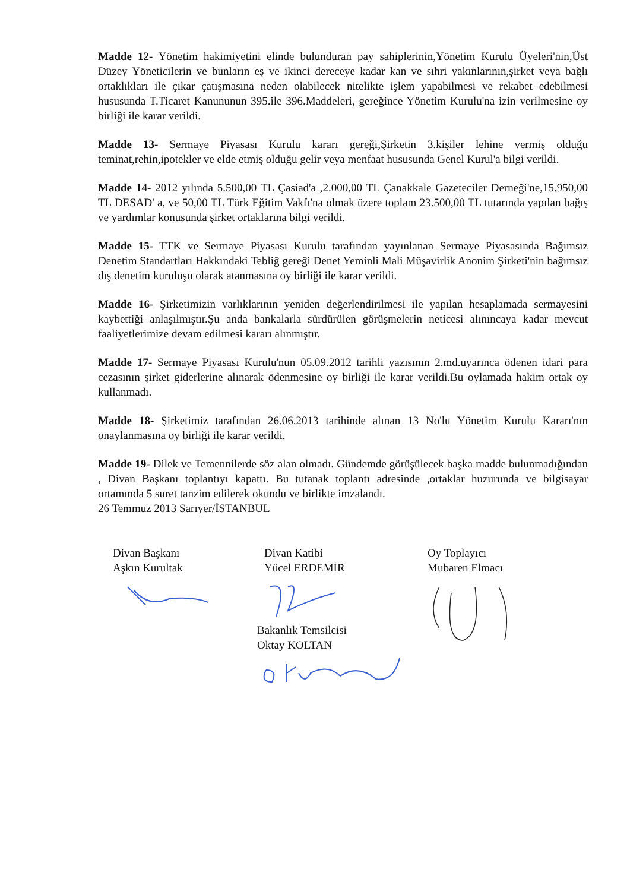Madde 12- Yönetim hakimiyetini elinde bulunduran pay sahiplerinin,Yönetim Kurulu Üyeleri'nin,Üst Düzey Yöneticilerin ve bunların eş ve ikinci dereceye kadar kan ve sıhri yakınlarının,şirket veya bağlı ortaklıkları ile çıkar çatışmasına neden olabilecek nitelikte işlem yapabilmesi ve rekabet edebilmesi hususunda T.Ticaret Kanununun 395.ile 396.Maddeleri, gereğince Yönetim Kurulu'na izin verilmesine oy birliği ile karar verildi.
Madde 13- Sermaye Piyasası Kurulu kararı gereği,Şirketin 3.kişiler lehine vermiş olduğu teminat,rehin,ipotekler ve elde etmiş olduğu gelir veya menfaat hususunda Genel Kurul'a bilgi verildi.
Madde 14- 2012 yılında 5.500,00 TL Çasiad'a ,2.000,00 TL Çanakkale Gazeteciler Derneği'ne,15.950,00 TL DESAD' a, ve 50,00 TL Türk Eğitim Vakfı'na olmak üzere toplam 23.500,00 TL tutarında yapılan bağış ve yardımlar konusunda şirket ortaklarına bilgi verildi.
Madde 15- TTK ve Sermaye Piyasası Kurulu tarafından yayınlanan Sermaye Piyasasında Bağımsız Denetim Standartları Hakkındaki Tebliğ gereği Denet Yeminli Mali Müşavirlik Anonim Şirketi'nin bağımsız dış denetim kuruluşu olarak atanmasına oy birliği ile karar verildi.
Madde 16- Şirketimizin varlıklarının yeniden değerlendirilmesi ile yapılan hesaplamada sermayesini kaybettiği anlaşılmıştır.Şu anda bankalarla sürdürülen görüşmelerin neticesi alınıncaya kadar mevcut faaliyetlerimize devam edilmesi kararı alınmıştır.
Madde 17- Sermaye Piyasası Kurulu'nun 05.09.2012 tarihli yazısının 2.md.uyarınca ödenen idari para cezasının şirket giderlerine alınarak ödenmesine oy birliği ile karar verildi.Bu oylamada hakim ortak oy kullanmadı.
Madde 18- Şirketimiz tarafından 26.06.2013 tarihinde alınan 13 No'lu Yönetim Kurulu Kararı'nın onaylanmasına oy birliği ile karar verildi.
Madde 19- Dilek ve Temennilerde söz alan olmadı. Gündemde görüşülecek başka madde bulunmadığından , Divan Başkanı toplantıyı kapattı. Bu tutanak toplantı adresinde ,ortaklar huzurunda ve bilgisayar ortamında 5 suret tanzim edilerek okundu ve birlikte imzalandı.
26 Temmuz 2013 Sarıyer/İSTANBUL
Divan Başkanı
Aşkın Kurultak
Divan Katibi
Yücel ERDEMİR
Oy Toplayıcı
Mubaren Elmacı
Bakanlık Temsilcisi
Oktay KOLTAN